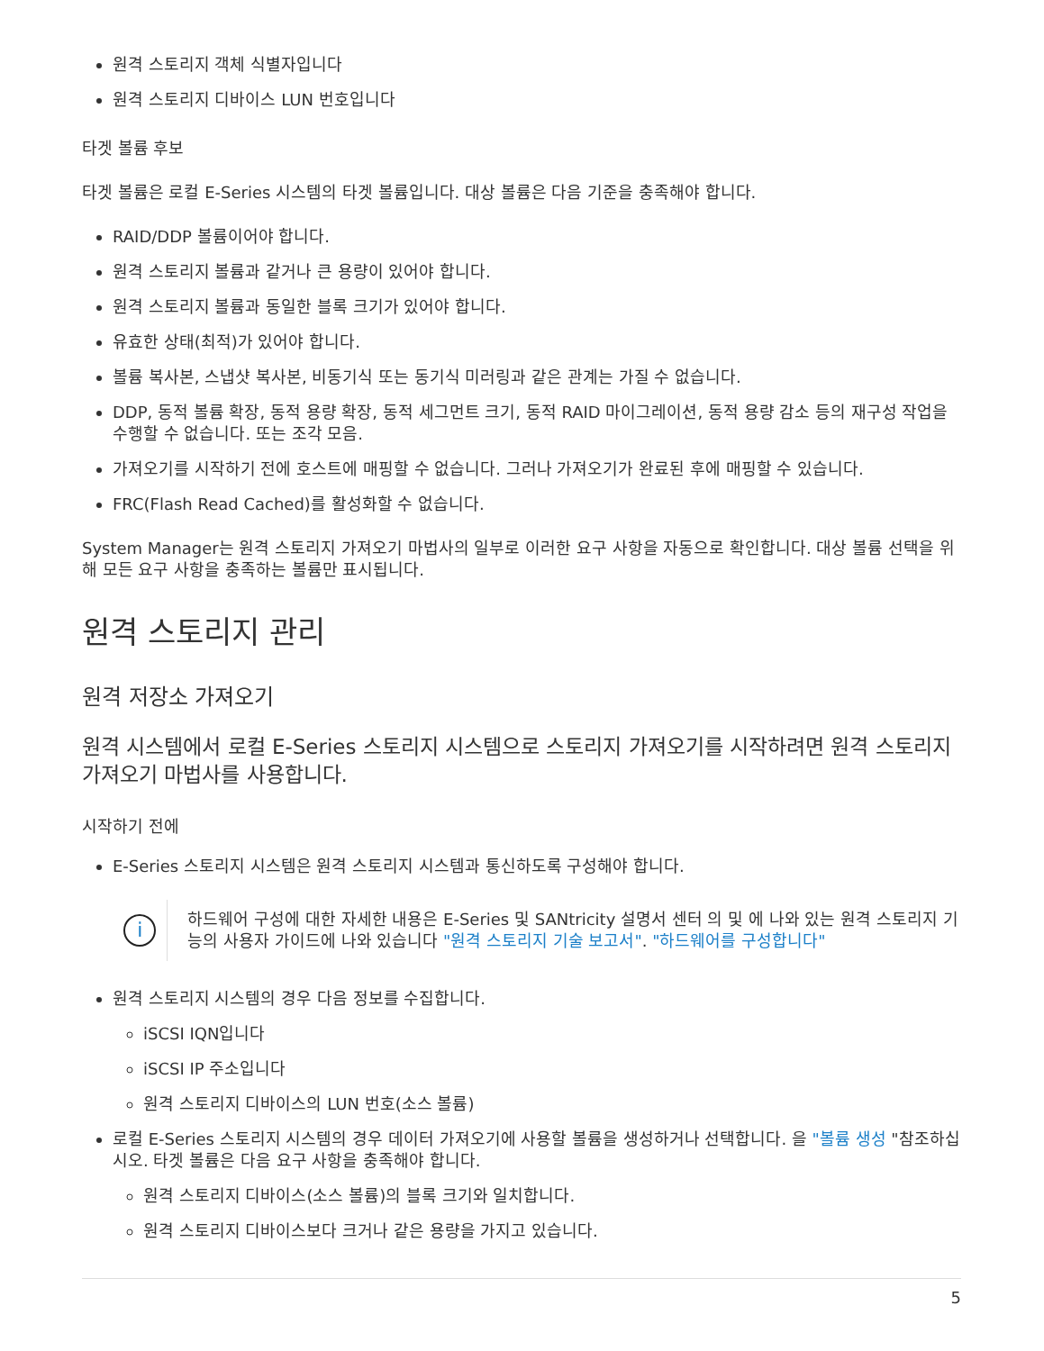원격 스토리지 객체 식별자입니다
원격 스토리지 디바이스 LUN 번호입니다
타겟 볼륨 후보
타겟 볼륨은 로컬 E-Series 시스템의 타겟 볼륨입니다. 대상 볼륨은 다음 기준을 충족해야 합니다.
RAID/DDP 볼륨이어야 합니다.
원격 스토리지 볼륨과 같거나 큰 용량이 있어야 합니다.
원격 스토리지 볼륨과 동일한 블록 크기가 있어야 합니다.
유효한 상태(최적)가 있어야 합니다.
볼륨 복사본, 스냅샷 복사본, 비동기식 또는 동기식 미러링과 같은 관계는 가질 수 없습니다.
DDP, 동적 볼륨 확장, 동적 용량 확장, 동적 세그먼트 크기, 동적 RAID 마이그레이션, 동적 용량 감소 등의 재구성 작업을 수행할 수 없습니다. 또는 조각 모음.
가져오기를 시작하기 전에 호스트에 매핑할 수 없습니다. 그러나 가져오기가 완료된 후에 매핑할 수 있습니다.
FRC(Flash Read Cached)를 활성화할 수 없습니다.
System Manager는 원격 스토리지 가져오기 마법사의 일부로 이러한 요구 사항을 자동으로 확인합니다. 대상 볼륨 선택을 위해 모든 요구 사항을 충족하는 볼륨만 표시됩니다.
원격 스토리지 관리
원격 저장소 가져오기
원격 시스템에서 로컬 E-Series 스토리지 시스템으로 스토리지 가져오기를 시작하려면 원격 스토리지 가져오기 마법사를 사용합니다.
시작하기 전에
E-Series 스토리지 시스템은 원격 스토리지 시스템과 통신하도록 구성해야 합니다.
i
하드웨어 구성에 대한 자세한 내용은 E-Series 및 SANtricity 설명서 센터 의 및 에 나와 있는 원격 스토리지 기능의 사용자 가이드에 나와 있습니다 "원격 스토리지 기술 보고서". "하드웨어를 구성합니다"
원격 스토리지 시스템의 경우 다음 정보를 수집합니다.
iSCSI IQN입니다
iSCSI IP 주소입니다
원격 스토리지 디바이스의 LUN 번호(소스 볼륨)
로컬 E-Series 스토리지 시스템의 경우 데이터 가져오기에 사용할 볼륨을 생성하거나 선택합니다. 을 "볼륨 생성 "참조하십시오. 타겟 볼륨은 다음 요구 사항을 충족해야 합니다.
원격 스토리지 디바이스(소스 볼륨)의 블록 크기와 일치합니다.
원격 스토리지 디바이스보다 크거나 같은 용량을 가지고 있습니다.
5